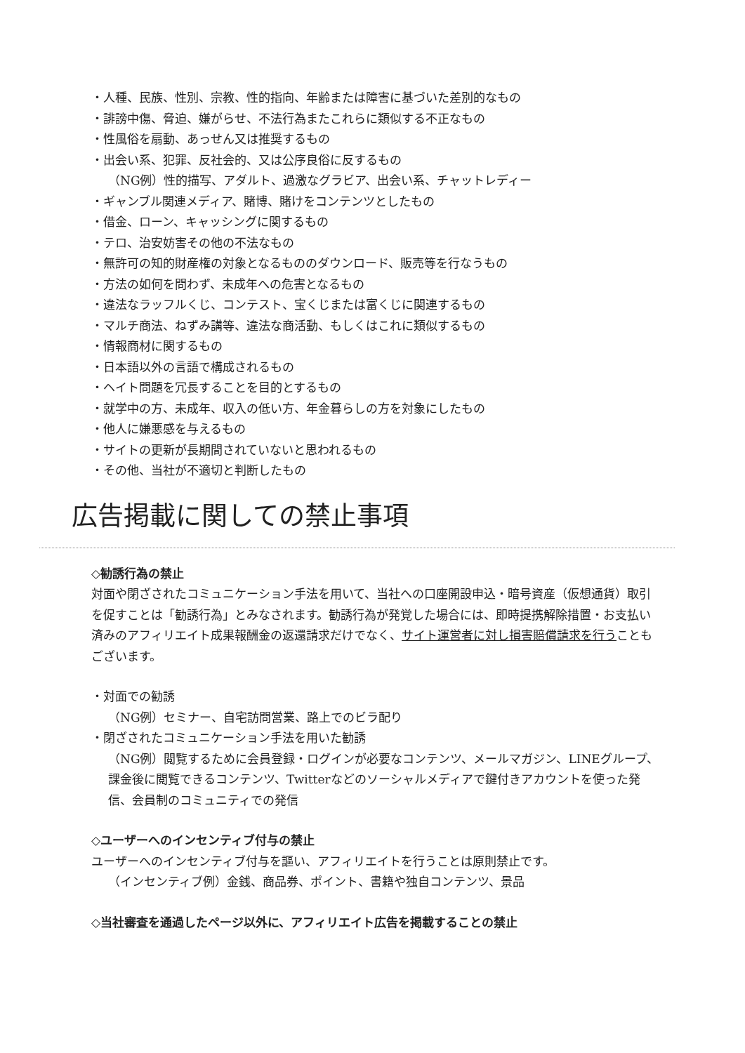・人種、民族、性別、宗教、性的指向、年齢または障害に基づいた差別的なもの
・誹謗中傷、脅迫、嫌がらせ、不法行為またこれらに類似する不正なもの
・性風俗を扇動、あっせん又は推奨するもの
・出会い系、犯罪、反社会的、又は公序良俗に反するもの
（NG例）性的描写、アダルト、過激なグラビア、出会い系、チャットレディー
・ギャンブル関連メディア、賭博、賭けをコンテンツとしたもの
・借金、ローン、キャッシングに関するもの
・テロ、治安妨害その他の不法なもの
・無許可の知的財産権の対象となるもののダウンロード、販売等を行なうもの
・方法の如何を問わず、未成年への危害となるもの
・違法なラッフルくじ、コンテスト、宝くじまたは富くじに関連するもの
・マルチ商法、ねずみ講等、違法な商活動、もしくはこれに類似するもの
・情報商材に関するもの
・日本語以外の言語で構成されるもの
・ヘイト問題を冗長することを目的とするもの
・就学中の方、未成年、収入の低い方、年金暮らしの方を対象にしたもの
・他人に嫌悪感を与えるもの
・サイトの更新が長期間されていないと思われるもの
・その他、当社が不適切と判断したもの
広告掲載に関しての禁止事項
◇勧誘行為の禁止
対面や閉ざされたコミュニケーション手法を用いて、当社への口座開設申込・暗号資産（仮想通貨）取引を促すことは「勧誘行為」とみなされます。勧誘行為が発覚した場合には、即時提携解除措置・お支払い済みのアフィリエイト成果報酬金の返還請求だけでなく、サイト運営者に対し損害賠償請求を行うこともございます。
・対面での勧誘
（NG例）セミナー、自宅訪問営業、路上でのビラ配り
・閉ざされたコミュニケーション手法を用いた勧誘
（NG例）閲覧するために会員登録・ログインが必要なコンテンツ、メールマガジン、LINEグループ、課金後に閲覧できるコンテンツ、Twitterなどのソーシャルメディアで鍵付きアカウントを使った発信、会員制のコミュニティでの発信
◇ユーザーへのインセンティブ付与の禁止
ユーザーへのインセンティブ付与を謳い、アフィリエイトを行うことは原則禁止です。
（インセンティブ例）金銭、商品券、ポイント、書籍や独自コンテンツ、景品
◇当社審査を通過したページ以外に、アフィリエイト広告を掲載することの禁止